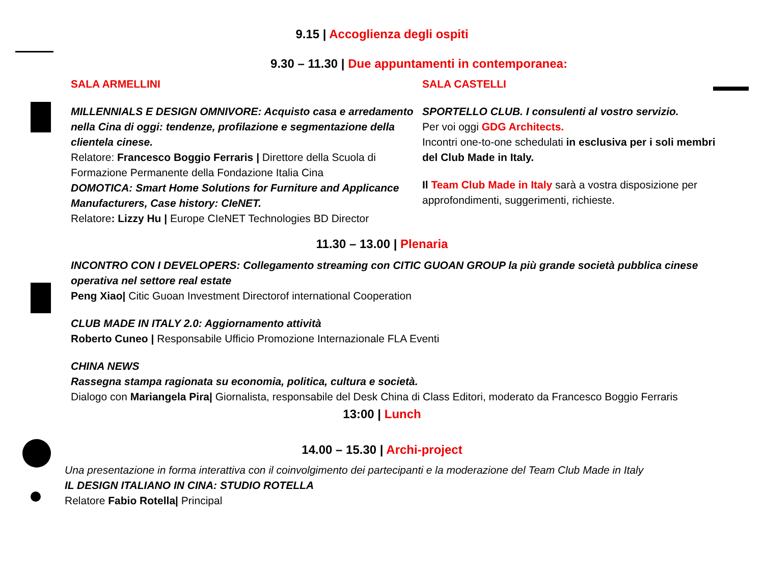9.15 | Accoglienza degli ospiti
9.30 – 11.30 | Due appuntamenti in contemporanea:
SALA ARMELLINI
MILLENNIALS E DESIGN OMNIVORE: Acquisto casa e arredamento nella Cina di oggi: tendenze, profilazione e segmentazione della clientela cinese.
Relatore: Francesco Boggio Ferraris | Direttore della Scuola di Formazione Permanente della Fondazione Italia Cina
DOMOTICA: Smart Home Solutions for Furniture and Applicance Manufacturers, Case history: CIeNET.
Relatore: Lizzy Hu | Europe CIeNET Technologies BD Director
SALA CASTELLI
SPORTELLO CLUB. I consulenti al vostro servizio.
Per voi oggi GDG Architects.
Incontri one-to-one schedulati in esclusiva per i soli membri del Club Made in Italy.
Il Team Club Made in Italy sarà a vostra disposizione per approfondimenti, suggerimenti, richieste.
11.30 – 13.00 | Plenaria
INCONTRO CON I DEVELOPERS: Collegamento streaming con CITIC GUOAN GROUP la più grande società pubblica cinese operativa nel settore real estate
Peng Xiao| Citic Guoan Investment Directorof international Cooperation
CLUB MADE IN ITALY 2.0: Aggiornamento attività
Roberto Cuneo | Responsabile Ufficio Promozione Internazionale FLA Eventi
CHINA NEWS
Rassegna stampa ragionata su economia, politica, cultura e società.
Dialogo con Mariangela Pira| Giornalista, responsabile del Desk China di Class Editori, moderato da Francesco Boggio Ferraris
13:00 | Lunch
14.00 – 15.30 | Archi-project
Una presentazione in forma interattiva con il coinvolgimento dei partecipanti e la moderazione del Team Club Made in Italy
IL DESIGN ITALIANO IN CINA: STUDIO ROTELLA
Relatore Fabio Rotella| Principal